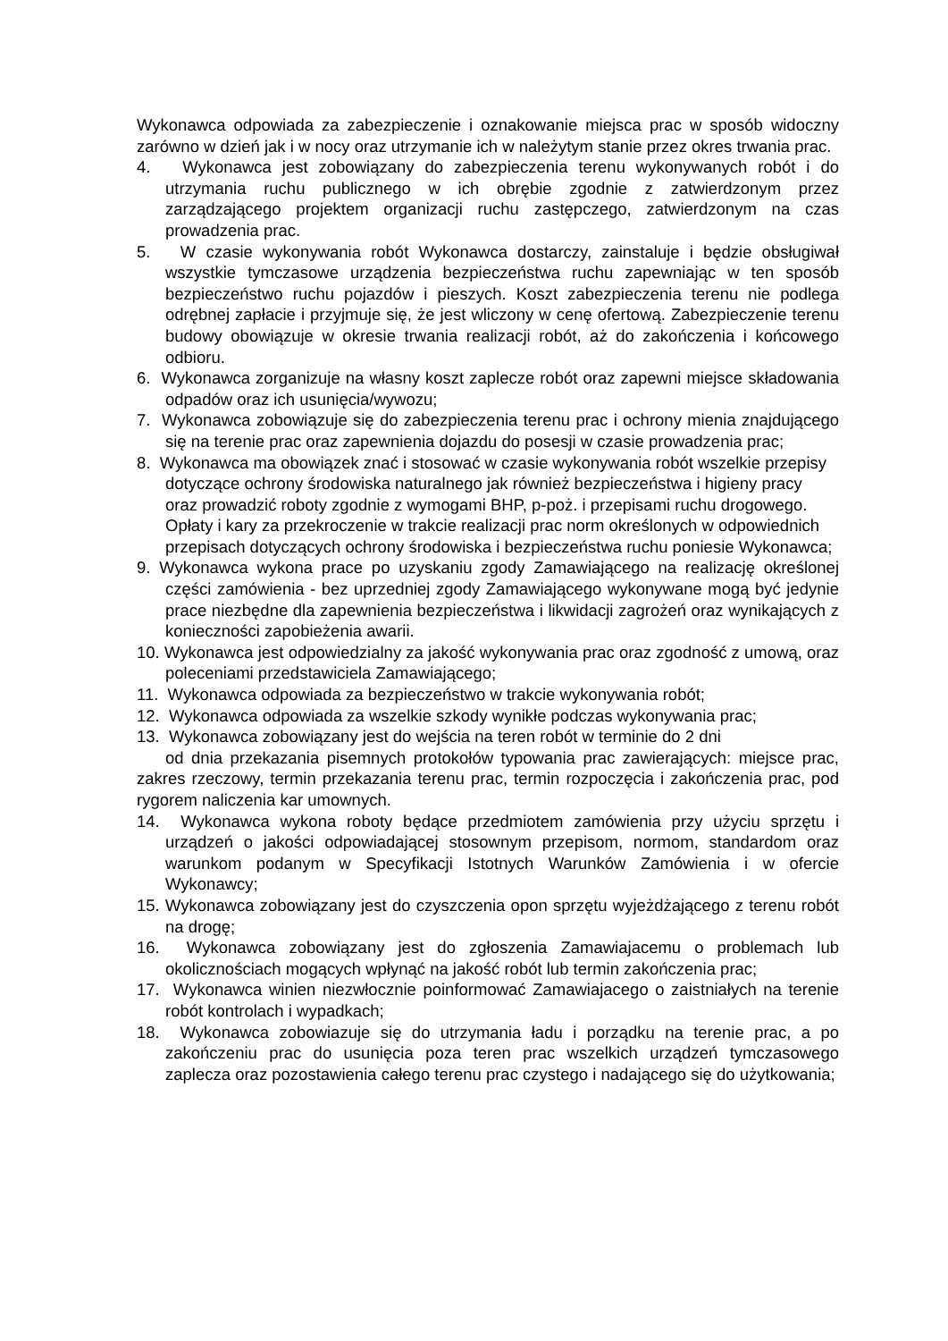Wykonawca odpowiada za zabezpieczenie i oznakowanie miejsca prac w sposób widoczny zarówno w dzień jak i w nocy oraz utrzymanie ich w należytym stanie przez okres trwania prac.
4. Wykonawca jest zobowiązany do zabezpieczenia terenu wykonywanych robót i do utrzymania ruchu publicznego w ich obrębie zgodnie z zatwierdzonym przez zarządzającego projektem organizacji ruchu zastępczego, zatwierdzonym na czas prowadzenia prac.
5. W czasie wykonywania robót Wykonawca dostarczy, zainstaluje i będzie obsługiwał wszystkie tymczasowe urządzenia bezpieczeństwa ruchu zapewniając w ten sposób bezpieczeństwo ruchu pojazdów i pieszych. Koszt zabezpieczenia terenu nie podlega odrębnej zapłacie i przyjmuje się, że jest wliczony w cenę ofertową. Zabezpieczenie terenu budowy obowiązuje w okresie trwania realizacji robót, aż do zakończenia i końcowego odbioru.
6. Wykonawca zorganizuje na własny koszt zaplecze robót oraz zapewni miejsce składowania odpadów oraz ich usunięcia/wywozu;
7. Wykonawca zobowiązuje się do zabezpieczenia terenu prac i ochrony mienia znajdującego się na terenie prac oraz zapewnienia dojazdu do posesji w czasie prowadzenia prac;
8. Wykonawca ma obowiązek znać i stosować w czasie wykonywania robót wszelkie przepisy
dotyczące ochrony środowiska naturalnego jak również bezpieczeństwa i higieny pracy
oraz prowadzić roboty zgodnie z wymogami BHP, p-poż. i przepisami ruchu drogowego.
Opłaty i kary za przekroczenie w trakcie realizacji prac norm określonych w odpowiednich
przepisach dotyczących ochrony środowiska i bezpieczeństwa ruchu poniesie Wykonawca;
9. Wykonawca wykona prace po uzyskaniu zgody Zamawiającego na realizację określonej części zamówienia - bez uprzedniej zgody Zamawiającego wykonywane mogą być jedynie prace niezbędne dla zapewnienia bezpieczeństwa i likwidacji zagrożeń oraz wynikających z konieczności zapobieżenia awarii.
10. Wykonawca jest odpowiedzialny za jakość wykonywania prac oraz zgodność z umową, oraz poleceniami przedstawiciela Zamawiającego;
11. Wykonawca odpowiada za bezpieczeństwo w trakcie wykonywania robót;
12. Wykonawca odpowiada za wszelkie szkody wynikłe podczas wykonywania prac;
13. Wykonawca zobowiązany jest do wejścia na teren robót w terminie do 2 dni
od dnia przekazania pisemnych protokołów typowania prac zawierających: miejsce prac, zakres rzeczowy, termin przekazania terenu prac, termin rozpoczęcia i zakończenia prac, pod rygorem naliczenia kar umownych.
14. Wykonawca wykona roboty będące przedmiotem zamówienia przy użyciu sprzętu i urządzeń o jakości odpowiadającej stosownym przepisom, normom, standardom oraz warunkom podanym w Specyfikacji Istotnych Warunków Zamówienia i w ofercie Wykonawcy;
15. Wykonawca zobowiązany jest do czyszczenia opon sprzętu wyjeżdżającego z terenu robót na drogę;
16. Wykonawca zobowiązany jest do zgłoszenia Zamawiajacemu o problemach lub okolicznościach mogących wpłynąć na jakość robót lub termin zakończenia prac;
17. Wykonawca winien niezwłocznie poinformować Zamawiajacego o zaistniałych na terenie robót kontrolach i wypadkach;
18. Wykonawca zobowiazuje się do utrzymania ładu i porządku na terenie prac, a po zakończeniu prac do usunięcia poza teren prac wszelkich urządzeń tymczasowego zaplecza oraz pozostawienia całego terenu prac czystego i nadającego się do użytkowania;